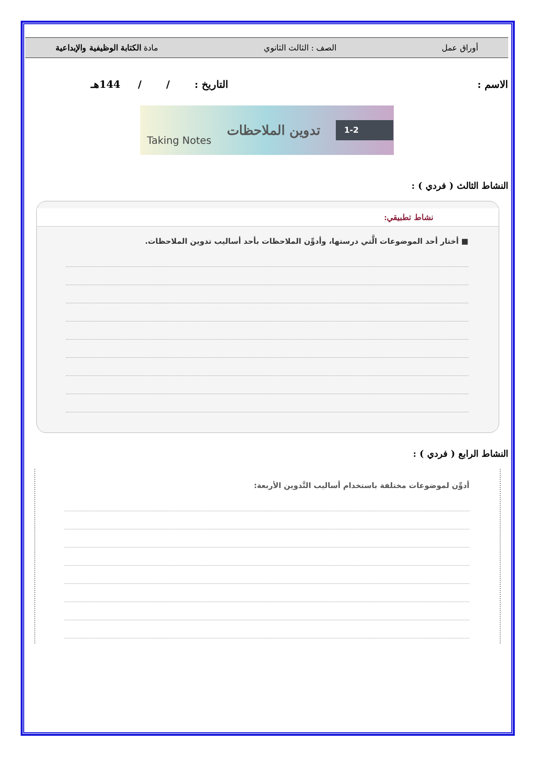أوراق عمل الصف : الثالث الثانوي مادة الكتابة الوظيفية والإبداعية
الاسم : التاريخ : / / 144هـ
Taking Notes تدوين الملاحظات 1-2
النشاط الثالث ( فردي ) :
نشاط تطبيقي:
■ أختار أحد الموضوعات الَّتي درستها، وأدوِّن الملاحظات بأحد أساليب تدوين الملاحظات.
النشاط الرابع ( فردي ) :
أدوِّن لموضوعات مختلفة باستخدام أساليب التَّدوين الأربعة: